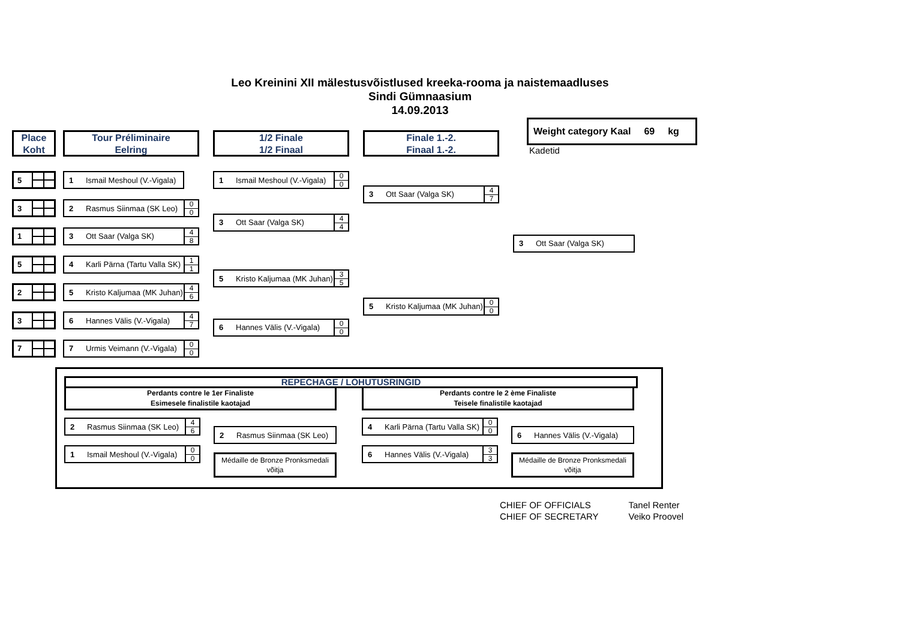Leo Kreinini XII mälestusvõistlused kreeka-rooma ja naistemaadluses
Sindi Gümnaasium
14.09.2013
Weight category Kaal 69 kg
Kadetid
Place
Koht
Tour Préliminaire
Eelring
1/2 Finale
1/2 Finaal
Finale 1.-2.
Finaal 1.-2.
5
1 Ismail Meshoul (V.-Vigala)
1 Ismail Meshoul (V.-Vigala) 0
0
3 Ott Saar (Valga SK) 4
7
3
2 Rasmus Siinmaa (SK Leo) 0
0
3 Ott Saar (Valga SK) 4
4
1
3 Ott Saar (Valga SK) 4
8
3 Ott Saar (Valga SK)
5
4 Karli Pärna (Tartu Valla SK) 1
1
5 Kristo Kaljumaa (MK Juhan) 3
5
2
5 Kristo Kaljumaa (MK Juhan) 4
6
5 Kristo Kaljumaa (MK Juhan) 0
0
3
6 Hannes Välis (V.-Vigala) 4
7
6 Hannes Välis (V.-Vigala) 0
0
7
7 Urmis Veimann (V.-Vigala) 0
0
REPECHAGE / LOHUTUSRINGID
Perdants contre le 1er Finaliste
Esimesele finalistile kaotajad
2 Rasmus Siinmaa (SK Leo) 4
6
1 Ismail Meshoul (V.-Vigala) 0
0
2 Rasmus Siinmaa (SK Leo)
Médaille de Bronze Pronksmedali võitja
Perdants contre le 2 ème Finaliste
Teisele finalistile kaotajad
4 Karli Pärna (Tartu Valla SK) 0
0
6 Hannes Välis (V.-Vigala) 3
3
6 Hannes Välis (V.-Vigala)
Médaille de Bronze Pronksmedali võitja
CHIEF OF OFFICIALS
CHIEF OF SECRETARY
Tanel Renter
Veiko Proovel